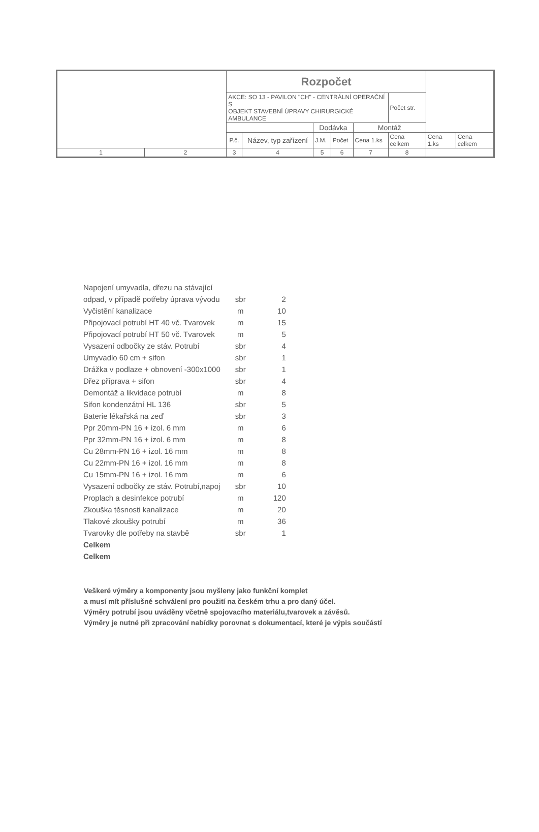| | | Rozpočet | | | | | | | |
| | | AKCE: SO 13 - PAVILON "CH" - CENTRÁLNÍ OPERAČNÍ S OBJEKT STAVEBNÍ ÚPRAVY CHIRURGICKÉ AMBULANCE | | | | | Počet str. | | |
| | | | | Dodávka | | Montáž | | | |
| | | P.č. | Název, typ zařízení | J.M. | Počet | Cena 1.ks | Cena celkem | Cena 1.ks | Cena celkem |
| 1 | 2 | 3 | 4 | 5 | 6 | 7 | 8 | | |
| Napojení umyvadla, dřezu na stávající | | |
| odpad, v případě potřeby úprava vývodu | sbr | 2 |
| Vyčistění kanalizace | m | 10 |
| Připojovací potrubí HT 40 vč. Tvarovek | m | 15 |
| Připojovací potrubí HT 50 vč. Tvarovek | m | 5 |
| Vysazení odbočky ze stáv. Potrubí | sbr | 4 |
| Umyvadlo 60 cm + sifon | sbr | 1 |
| Drážka v podlaze + obnovení -300x1000 | sbr | 1 |
| Dřez příprava + sifon | sbr | 4 |
| Demontáž a likvidace potrubí | m | 8 |
| Sifon kondenzátní HL 136 | sbr | 5 |
| Baterie lékařská na zeď | sbr | 3 |
| Ppr 20mm-PN 16 + izol. 6 mm | m | 6 |
| Ppr 32mm-PN 16 + izol. 6 mm | m | 8 |
| Cu 28mm-PN 16 + izol. 16 mm | m | 8 |
| Cu 22mm-PN 16 + izol. 16 mm | m | 8 |
| Cu 15mm-PN 16 + izol. 16 mm | m | 6 |
| Vysazení odbočky ze stáv. Potrubí,napoj | sbr | 10 |
| Proplach a desinfekce potrubí | m | 120 |
| Zkouška těsnosti kanalizace | m | 20 |
| Tlakové zkoušky potrubí | m | 36 |
| Tvarovky dle potřeby na stavbě | sbr | 1 |
| Celkem | | |
| Celkem | | |
Veškeré výměry a komponenty jsou myšleny jako funkční komplet
a musí mít příslušné schválení pro použití na českém trhu a pro daný účel.
Výměry potrubí jsou uváděny včetně spojovacího materiálu,tvarovek a závěsů.
Výměry je nutné při zpracování nabídky porovnat s dokumentací, které je výpis součástí